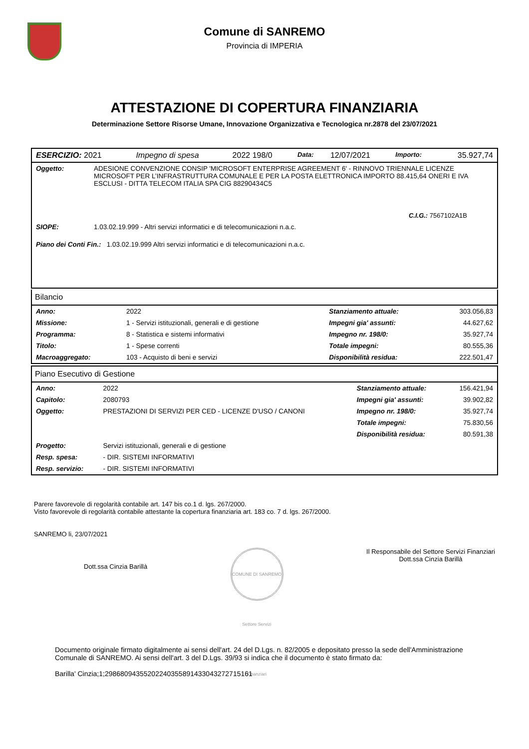Comune di SANREMO
Provincia di IMPERIA
ATTESTAZIONE DI COPERTURA FINANZIARIA
Determinazione Settore Risorse Umane, Innovazione Organizzativa e Tecnologica nr.2878 del 23/07/2021
| ESERCIZIO: 2021 | Impegno di spesa | 2022 198/0 | Data: | 12/07/2021 | Importo: | 35.927,74 |
| Oggetto: | ADESIONE CONVENZIONE CONSIP 'MICROSOFT ENTERPRISE AGREEMENT 6' - RINNOVO TRIENNALE LICENZE MICROSOFT PER L’INFRASTRUTTURA COMUNALE E PER LA POSTA ELETTRONICA IMPORTO 88.415,64 ONERI E IVA ESCLUSI - DITTA TELECOM ITALIA SPA CIG 88290434C5 | |
| | | C.I.G.: 7567102A1B |
| SIOPE: | 1.03.02.19.999 - Altri servizi informatici e di telecomunicazioni n.a.c. | |
| Piano dei Conti Fin.: 1.03.02.19.999 Altri servizi informatici e di telecomunicazioni n.a.c. | | |
Bilancio
| Anno: | 2022 | Stanziamento attuale: | 303.056,83 |
| Missione: | 1 - Servizi istituzionali, generali e di gestione | Impegni gia' assunti: | 44.627,62 |
| Programma: | 8 - Statistica e sistemi informativi | Impegno nr. 198/0: | 35.927,74 |
| Titolo: | 1 - Spese correnti | Totale impegni: | 80.555,36 |
| Macroaggregato: | 103 - Acquisto di beni e servizi | Disponibilità residua: | 222.501,47 |
Piano Esecutivo di Gestione
| Anno: | 2022 | Stanziamento attuale: | 156.421,94 |
| Capitolo: | 2080793 | Impegni gia' assunti: | 39.902,82 |
| Oggetto: | PRESTAZIONI DI SERVIZI PER CED - LICENZE D'USO / CANONI | Impegno nr. 198/0: | 35.927,74 |
| | | Totale impegni: | 75.830,56 |
| | | Disponibilità residua: | 80.591,38 |
| Progetto: | Servizi istituzionali, generali e di gestione | | |
| Resp. spesa: | - DIR. SISTEMI INFORMATIVI | | |
| Resp. servizio: | - DIR. SISTEMI INFORMATIVI | | |
Parere favorevole di regolarità contabile art. 147 bis co.1 d. lgs. 267/2000.
Visto favorevole di regolarità contabile attestante la copertura finanziaria art. 183 co. 7 d. lgs. 267/2000.
SANREMO li, 23/07/2021
Dott.ssa Cinzia Barillà
COMUNE DI SANREMO Settore Servizi Finanziari
Il Responsabile del Settore Servizi Finanziari
Dott.ssa Cinzia Barillà
Documento originale firmato digitalmente ai sensi dell'art. 24 del D.Lgs. n. 82/2005 e depositato presso la sede dell'Amministrazione Comunale di SANREMO. Ai sensi dell'art. 3 del D.Lgs. 39/93 si indica che il documento è stato firmato da:
Barilla' Cinzia;1;29868094355202240355891433043272715161